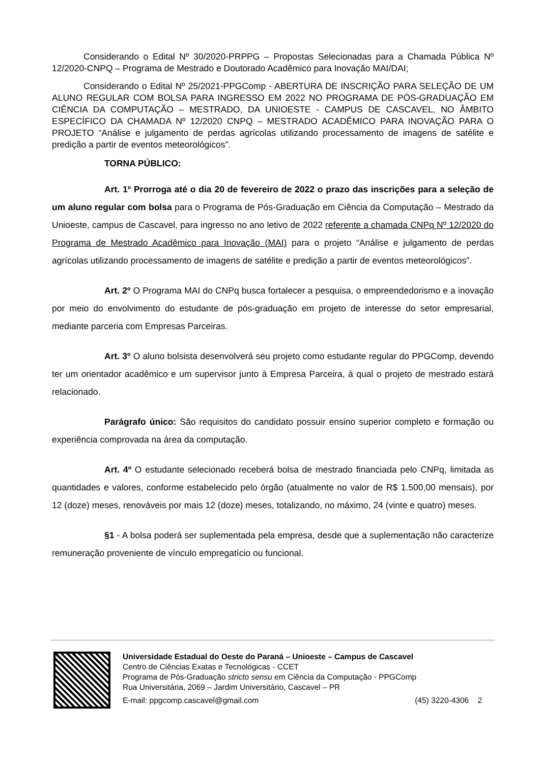Considerando o Edital Nº 30/2020-PRPPG – Propostas Selecionadas para a Chamada Pública Nº 12/2020-CNPQ – Programa de Mestrado e Doutorado Acadêmico para Inovação MAI/DAI;
Considerando o Edital Nº 25/2021-PPGComp - ABERTURA DE INSCRIÇÃO PARA SELEÇÃO DE UM ALUNO REGULAR COM BOLSA PARA INGRESSO EM 2022 NO PROGRAMA DE PÓS-GRADUAÇÃO EM CIÊNCIA DA COMPUTAÇÃO – MESTRADO, DA UNIOESTE - CAMPUS DE CASCAVEL, NO ÂMBITO ESPECÍFICO DA CHAMADA Nº 12/2020 CNPQ – MESTRADO ACADÊMICO PARA INOVAÇÃO PARA O PROJETO “Análise e julgamento de perdas agrícolas utilizando processamento de imagens de satélite e predição a partir de eventos meteorológicos”.
TORNA PÚBLICO:
Art. 1º Prorroga até o dia 20 de fevereiro de 2022 o prazo das inscrições para a seleção de um aluno regular com bolsa para o Programa de Pós-Graduação em Ciência da Computação – Mestrado da Unioeste, campus de Cascavel, para ingresso no ano letivo de 2022 referente a chamada CNPq Nº 12/2020 do Programa de Mestrado Acadêmico para Inovação (MAI) para o projeto “Análise e julgamento de perdas agrícolas utilizando processamento de imagens de satélite e predição a partir de eventos meteorológicos”.
Art. 2º O Programa MAI do CNPq busca fortalecer a pesquisa, o empreendedorismo e a inovação por meio do envolvimento do estudante de pós-graduação em projeto de interesse do setor empresarial, mediante parceria com Empresas Parceiras.
Art. 3º O aluno bolsista desenvolverá seu projeto como estudante regular do PPGComp, devendo ter um orientador acadêmico e um supervisor junto à Empresa Parceira, à qual o projeto de mestrado estará relacionado.
Parágrafo único: São requisitos do candidato possuir ensino superior completo e formação ou experiência comprovada na área da computação.
Art. 4º O estudante selecionado receberá bolsa de mestrado financiada pelo CNPq, limitada as quantidades e valores, conforme estabelecido pelo órgão (atualmente no valor de R$ 1.500,00 mensais), por 12 (doze) meses, renováveis por mais 12 (doze) meses, totalizando, no máximo, 24 (vinte e quatro) meses.
§1 - A bolsa poderá ser suplementada pela empresa, desde que a suplementação não caracterize remuneração proveniente de vínculo empregatício ou funcional.
Universidade Estadual do Oeste do Paraná – Unioeste – Campus de Cascavel
Centro de Ciências Exatas e Tecnológicas - CCET
Programa de Pós-Graduação stricto sensu em Ciência da Computação - PPGComp
Rua Universitária, 2069 – Jardim Universitário, Cascavel – PR
E-mail: ppgcomp.cascavel@gmail.com (45) 3220-4306 2